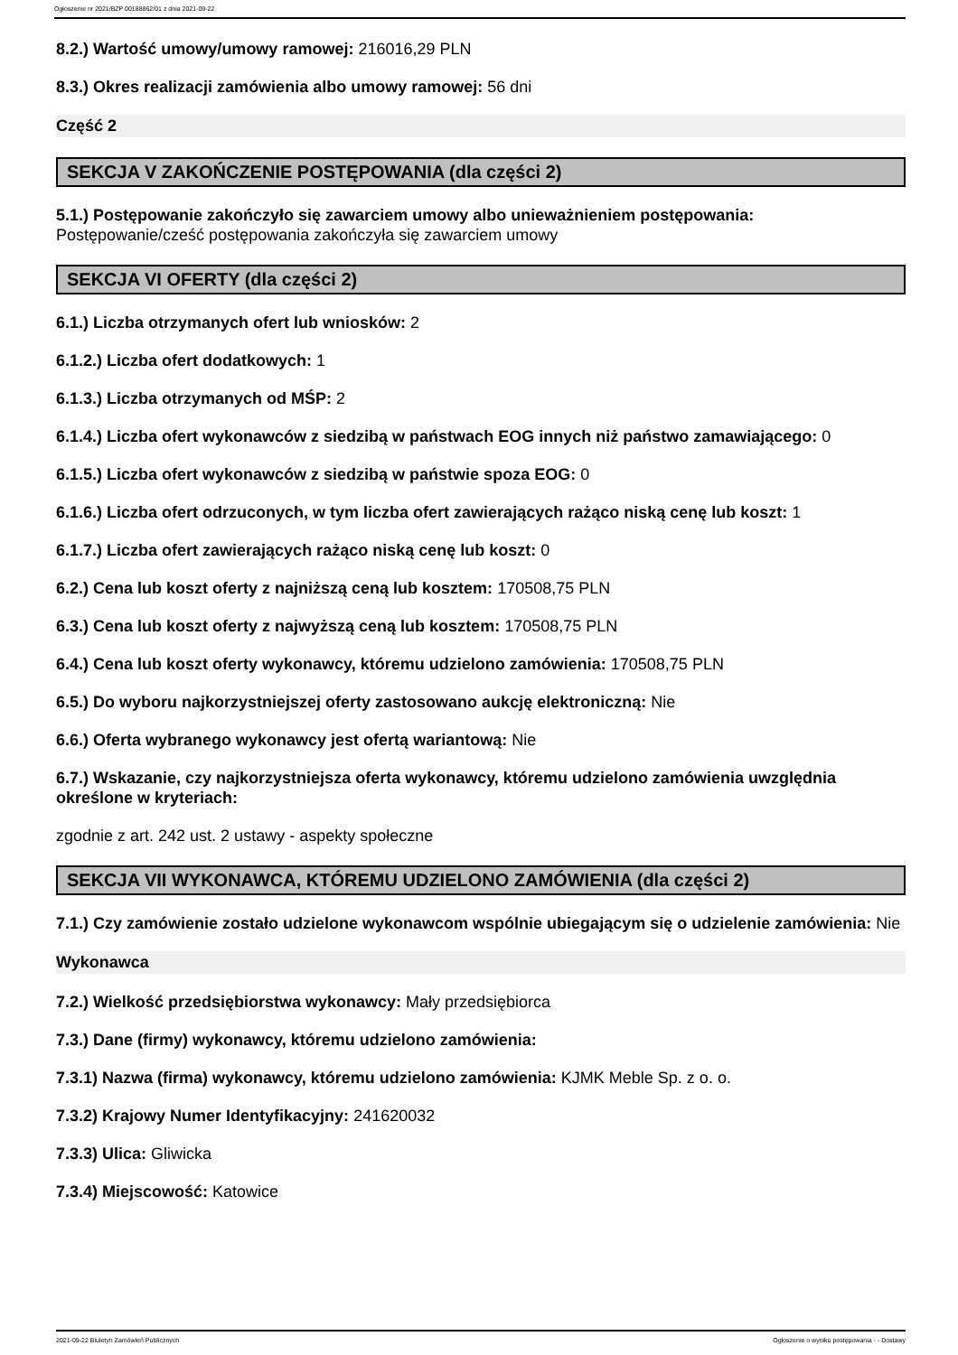Ogłoszenie nr 2021/BZP 00188862/01 z dnia 2021-09-22
8.2.) Wartość umowy/umowy ramowej: 216016,29 PLN
8.3.) Okres realizacji zamówienia albo umowy ramowej: 56 dni
Część 2
SEKCJA V ZAKOŃCZENIE POSTĘPOWANIA (dla części 2)
5.1.) Postępowanie zakończyło się zawarciem umowy albo unieważnieniem postępowania:
Postępowanie/cześć postępowania zakończyła się zawarciem umowy
SEKCJA VI OFERTY (dla części 2)
6.1.) Liczba otrzymanych ofert lub wniosków: 2
6.1.2.) Liczba ofert dodatkowych: 1
6.1.3.) Liczba otrzymanych od MŚP: 2
6.1.4.) Liczba ofert wykonawców z siedzibą w państwach EOG innych niż państwo zamawiającego: 0
6.1.5.) Liczba ofert wykonawców z siedzibą w państwie spoza EOG: 0
6.1.6.) Liczba ofert odrzuconych, w tym liczba ofert zawierających rażąco niską cenę lub koszt: 1
6.1.7.) Liczba ofert zawierających rażąco niską cenę lub koszt: 0
6.2.) Cena lub koszt oferty z najniższą ceną lub kosztem: 170508,75 PLN
6.3.) Cena lub koszt oferty z najwyższą ceną lub kosztem: 170508,75 PLN
6.4.) Cena lub koszt oferty wykonawcy, któremu udzielono zamówienia: 170508,75 PLN
6.5.) Do wyboru najkorzystniejszej oferty zastosowano aukcję elektroniczną: Nie
6.6.) Oferta wybranego wykonawcy jest ofertą wariantową: Nie
6.7.) Wskazanie, czy najkorzystniejsza oferta wykonawcy, któremu udzielono zamówienia uwzględnia określone w kryteriach:
zgodnie z art. 242 ust. 2 ustawy - aspekty społeczne
SEKCJA VII WYKONAWCA, KTÓREMU UDZIELONO ZAMÓWIENIA (dla części 2)
7.1.) Czy zamówienie zostało udzielone wykonawcom wspólnie ubiegającym się o udzielenie zamówienia: Nie
Wykonawca
7.2.) Wielkość przedsiębiorstwa wykonawcy: Mały przedsiębiorca
7.3.) Dane (firmy) wykonawcy, któremu udzielono zamówienia:
7.3.1) Nazwa (firma) wykonawcy, któremu udzielono zamówienia: KJMK Meble Sp. z o. o.
7.3.2) Krajowy Numer Identyfikacyjny: 241620032
7.3.3) Ulica: Gliwicka
7.3.4) Miejscowość: Katowice
2021-09-22 Biuletyn Zamówień Publicznych Ogłoszenie o wyniku postępowania - - Dostawy